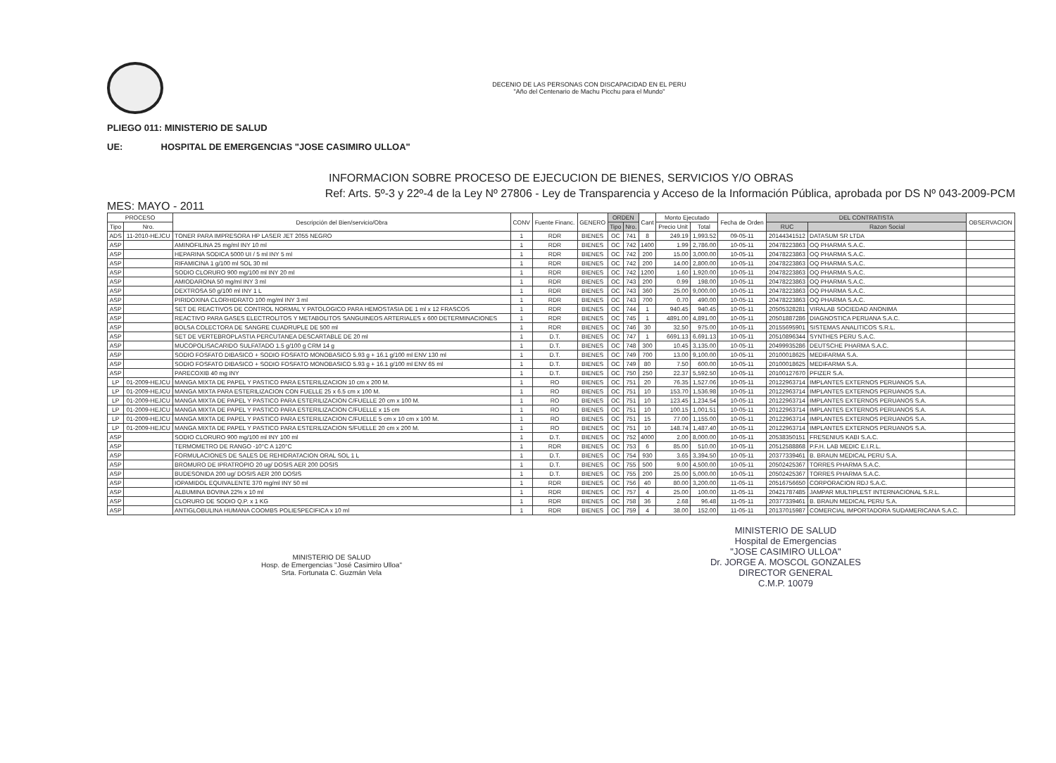DECENIO DE LAS PERSONAS CON DISCAPACIDAD EN EL PERU
"Año del Centenario de Machu Picchu para el Mundo"
PLIEGO 011: MINISTERIO DE SALUD
UE: HOSPITAL DE EMERGENCIAS "JOSE CASIMIRO ULLOA"
INFORMACION SOBRE PROCESO DE EJECUCION DE BIENES, SERVICIOS Y/O OBRAS
Ref: Arts. 5º-3 y 22º-4 de la Ley Nº 27806 - Ley de Transparencia y Acceso de la Información Pública, aprobada por DS Nº 043-2009-PCM
MES: MAYO - 2011
| PROCESO | | Descripción del Bien/servicio/Obra | CONV | Fuente Financ. | GENERO | ORDEN | | Cant | Monto Ejecutado | | Fecha de Orden | DEL CONTRATISTA | | OBSERVACION |
| --- | --- | --- | --- | --- | --- | --- | --- | --- | --- | --- | --- | --- | --- | --- |
| Tipo | Nro. | | | | | Tipo | Nro. | | Precio Unit | Total | | RUC | Razon Social | |
| ADS | 11-2010-HEJCU | TONER PARA IMPRESORA HP LASER JET 2055 NEGRO | 1 | RDR | BIENES | OC | 741 | 8 | 249.19 | 1,993.52 | 09-05-11 | 20144341512 | DATASUM SR LTDA | |
| ASP | | AMINOFILINA 25 mg/ml INY 10 ml | 1 | RDR | BIENES | OC | 742 | 1400 | 1.99 | 2,786.00 | 10-05-11 | 20478223863 | OQ PHARMA S.A.C. | |
| ASP | | HEPARINA SODICA 5000 UI / 5 ml INY 5 ml | 1 | RDR | BIENES | OC | 742 | 200 | 15.00 | 3,000.00 | 10-05-11 | 20478223863 | OQ PHARMA S.A.C. | |
| ASP | | RIFAMICINA 1 g/100 ml SOL 30 ml | 1 | RDR | BIENES | OC | 742 | 200 | 14.00 | 2,800.00 | 10-05-11 | 20478223863 | OQ PHARMA S.A.C. | |
| ASP | | SODIO CLORURO 900 mg/100 ml INY 20 ml | 1 | RDR | BIENES | OC | 742 | 1200 | 1.60 | 1,920.00 | 10-05-11 | 20478223863 | OQ PHARMA S.A.C. | |
| ASP | | AMIODARONA 50 mg/ml INY 3 ml | 1 | RDR | BIENES | OC | 743 | 200 | 0.99 | 198.00 | 10-05-11 | 20478223863 | OQ PHARMA S.A.C. | |
| ASP | | DEXTROSA 50 g/100 ml INY 1 L | 1 | RDR | BIENES | OC | 743 | 360 | 25.00 | 9,000.00 | 10-05-11 | 20478223863 | OQ PHARMA S.A.C. | |
| ASP | | PIRIDOXINA CLORHIDRATO 100 mg/ml INY 3 ml | 1 | RDR | BIENES | OC | 743 | 700 | 0.70 | 490.00 | 10-05-11 | 20478223863 | OQ PHARMA S.A.C. | |
| ASP | | SET DE REACTIVOS DE CONTROL NORMAL Y PATOLOGICO PARA HEMOSTASIA DE 1 ml x 12 FRASCOS | 1 | RDR | BIENES | OC | 744 | 1 | 940.45 | 940.45 | 10-05-11 | 20505328281 | VIRALAB SOCIEDAD ANONIMA | |
| ASP | | REACTIVO PARA GASES ELECTROLITOS Y METABOLITOS SANGUINEOS ARTERIALES x 600 DETERMINACIONES | 1 | RDR | BIENES | OC | 745 | 1 | 4891.00 | 4,891.00 | 10-05-11 | 20501887286 | DIAGNOSTICA PERUANA S.A.C. | |
| ASP | | BOLSA COLECTORA DE SANGRE CUADRUPLE DE 500 ml | 1 | RDR | BIENES | OC | 746 | 30 | 32.50 | 975.00 | 10-05-11 | 20155695901 | SISTEMAS ANALITICOS S.R.L. | |
| ASP | | SET DE VERTEBROPLASTIA PERCUTANEA DESCARTABLE DE 20 ml | 1 | D.T. | BIENES | OC | 747 | 1 | 6691.13 | 6,691.13 | 10-05-11 | 20510896344 | SYNTHES PERU S.A.C. | |
| ASP | | MUCOPOLISACARIDO SULFATADO 1.5 g/100 g CRM 14 g | 1 | D.T. | BIENES | OC | 748 | 300 | 10.45 | 3,135.00 | 10-05-11 | 20499935286 | DEUTSCHE PHARMA S.A.C. | |
| ASP | | SODIO FOSFATO DIBASICO + SODIO FOSFATO MONOBASICO 5.93 g + 16.1 g/100 ml ENV 130 ml | 1 | D.T. | BIENES | OC | 749 | 700 | 13.00 | 9,100.00 | 10-05-11 | 20100018625 | MEDIFARMA S.A. | |
| ASP | | SODIO FOSFATO DIBASICO + SODIO FOSFATO MONOBASICO 5.93 g + 16.1 g/100 ml ENV 65 ml | 1 | D.T. | BIENES | OC | 749 | 80 | 7.50 | 600.00 | 10-05-11 | 20100018625 | MEDIFARMA S.A. | |
| ASP | | PARECOXIB 40 mg INY | 1 | D.T. | BIENES | OC | 750 | 250 | 22.37 | 5,592.50 | 10-05-11 | 20100127670 | PFIZER S.A. | |
| LP | 01-2009-HEJCU | MANGA MIXTA DE PAPEL Y PASTICO PARA ESTERILIZACION 10 cm x 200 M. | 1 | RO | BIENES | OC | 751 | 20 | 76.35 | 1,527.06 | 10-05-11 | 20122963714 | IMPLANTES EXTERNOS PERUANOS S.A. | |
| LP | 01-2009-HEJCU | MANGA MIXTA PARA ESTERILIZACION CON FUELLE 25 x 6.5 cm x 100 M. | 1 | RO | BIENES | OC | 751 | 10 | 153.70 | 1,536.98 | 10-05-11 | 20122963714 | IMPLANTES EXTERNOS PERUANOS S.A. | |
| LP | 01-2009-HEJCU | MANGA MIXTA DE PAPEL Y PASTICO PARA ESTERILIZACION C/FUELLE 20 cm x 100 M. | 1 | RO | BIENES | OC | 751 | 10 | 123.45 | 1,234.54 | 10-05-11 | 20122963714 | IMPLANTES EXTERNOS PERUANOS S.A. | |
| LP | 01-2009-HEJCU | MANGA MIXTA DE PAPEL Y PASTICO PARA ESTERILIZACION C/FUELLE x 15 cm | 1 | RO | BIENES | OC | 751 | 10 | 100.15 | 1,001.51 | 10-05-11 | 20122963714 | IMPLANTES EXTERNOS PERUANOS S.A. | |
| LP | 01-2009-HEJCU | MANGA MIXTA DE PAPEL Y PASTICO PARA ESTERILIZACION C/FUELLE 5 cm x 10 cm x 100 M. | 1 | RO | BIENES | OC | 751 | 15 | 77.00 | 1,155.00 | 10-05-11 | 20122963714 | IMPLANTES EXTERNOS PERUANOS S.A. | |
| LP | 01-2009-HEJCU | MANGA MIXTA DE PAPEL Y PASTICO PARA ESTERILIZACION S/FUELLE 20 cm x 200 M. | 1 | RO | BIENES | OC | 751 | 10 | 148.74 | 1,487.40 | 10-05-11 | 20122963714 | IMPLANTES EXTERNOS PERUANOS S.A. | |
| ASP | | SODIO CLORURO 900 mg/100 ml INY 100 ml | 1 | D.T. | BIENES | OC | 752 | 4000 | 2.00 | 8,000.00 | 10-05-11 | 20538350151 | FRESENIUS KABI S.A.C. | |
| ASP | | TERMOMETRO DE RANGO -10°C A 120°C | 1 | RDR | BIENES | OC | 753 | 6 | 85.00 | 510.00 | 10-05-11 | 20512588868 | P.F.H. LAB MEDIC E.I.R.L. | |
| ASP | | FORMULACIONES DE SALES DE REHIDRATACION ORAL SOL 1 L | 1 | D.T. | BIENES | OC | 754 | 930 | 3.65 | 3,394.50 | 10-05-11 | 20377339461 | B. BRAUN MEDICAL PERU S.A. | |
| ASP | | BROMURO DE IPRATROPIO 20 ug/ DOSIS AER 200 DOSIS | 1 | D.T. | BIENES | OC | 755 | 500 | 9.00 | 4,500.00 | 10-05-11 | 20502425367 | TORRES PHARMA S.A.C. | |
| ASP | | BUDESONIDA 200 ug/ DOSIS AER 200 DOSIS | 1 | D.T. | BIENES | OC | 755 | 200 | 25.00 | 5,000.00 | 10-05-11 | 20502425367 | TORRES PHARMA S.A.C. | |
| ASP | | IOPAMIDOL EQUIVALENTE 370 mg/ml INY 50 ml | 1 | RDR | BIENES | OC | 756 | 40 | 80.00 | 3,200.00 | 11-05-11 | 20516756650 | CORPORACION RDJ S.A.C. | |
| ASP | | ALBUMINA BOVINA 22% x 10 ml | 1 | RDR | BIENES | OC | 757 | 4 | 25.00 | 100.00 | 11-05-11 | 20421787485 | JAMPAR MULTIPLEST INTERNACIONAL S.R.L. | |
| ASP | | CLORURO DE SODIO Q.P. x 1 KG | 1 | RDR | BIENES | OC | 758 | 36 | 2.68 | 96.48 | 11-05-11 | 20377339461 | B. BRAUN MEDICAL PERU S.A. | |
| ASP | | ANTIGLOBULINA HUMANA COOMBS POLIESPECIFICA x 10 ml | 1 | RDR | BIENES | OC | 759 | 4 | 38.00 | 152.00 | 11-05-11 | 20137015987 | COMERCIAL IMPORTADORA SUDAMERICANA S.A.C. | |
MINISTERIO DE SALUD
Hosp. de Emergencias "José Casimiro Ulloa"
Srta. Fortunata C. Guzmán Vela
MINISTERIO DE SALUD
Hospital de Emergencias
"JOSE CASIMIRO ULLOA"
Dr. JORGE A. MOSCOL GONZALES
DIRECTOR GENERAL
C.M.P. 10079